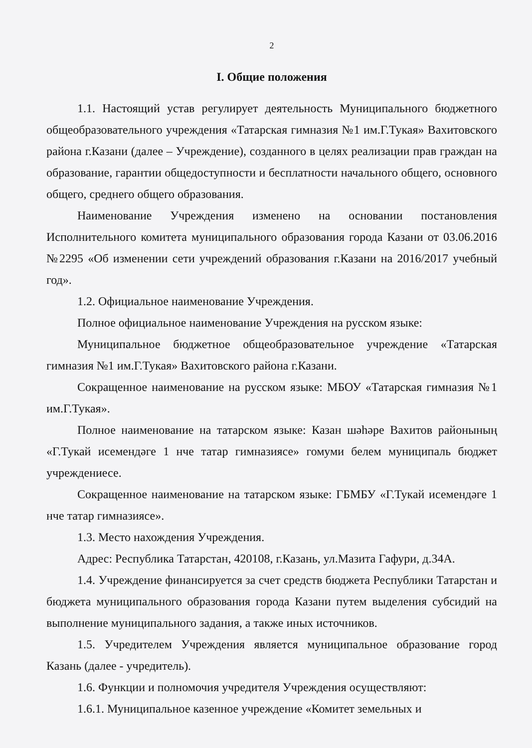2
I. Общие положения
1.1. Настоящий устав регулирует деятельность Муниципального бюджетного общеобразовательного учреждения «Татарская гимназия №1 им.Г.Тукая» Вахитовского района г.Казани (далее – Учреждение), созданного в целях реализации прав граждан на образование, гарантии общедоступности и бесплатности начального общего, основного общего, среднего общего образования.
Наименование Учреждения изменено на основании постановления Исполнительного комитета муниципального образования города Казани от 03.06.2016 №2295 «Об изменении сети учреждений образования г.Казани на 2016/2017 учебный год».
1.2. Официальное наименование Учреждения.
Полное официальное наименование Учреждения на русском языке:
Муниципальное бюджетное общеобразовательное учреждение «Татарская гимназия №1 им.Г.Тукая» Вахитовского района г.Казани.
Сокращенное наименование на русском языке: МБОУ «Татарская гимназия №1 им.Г.Тукая».
Полное наименование на татарском языке: Казан шәһәре Вахитов районының «Г.Тукай исемендәге 1 нче татар гимназиясе» гомуми белем муниципаль бюджет учреждениесе.
Сокращенное наименование на татарском языке: ГБМБУ «Г.Тукай исемендәге 1 нче татар гимназиясе».
1.3. Место нахождения Учреждения.
Адрес: Республика Татарстан, 420108, г.Казань, ул.Мазита Гафури, д.34А.
1.4. Учреждение финансируется за счет средств бюджета Республики Татарстан и бюджета муниципального образования города Казани путем выделения субсидий на выполнение муниципального задания, а также иных источников.
1.5. Учредителем Учреждения является муниципальное образование город Казань (далее - учредитель).
1.6. Функции и полномочия учредителя Учреждения осуществляют:
1.6.1. Муниципальное казенное учреждение «Комитет земельных и